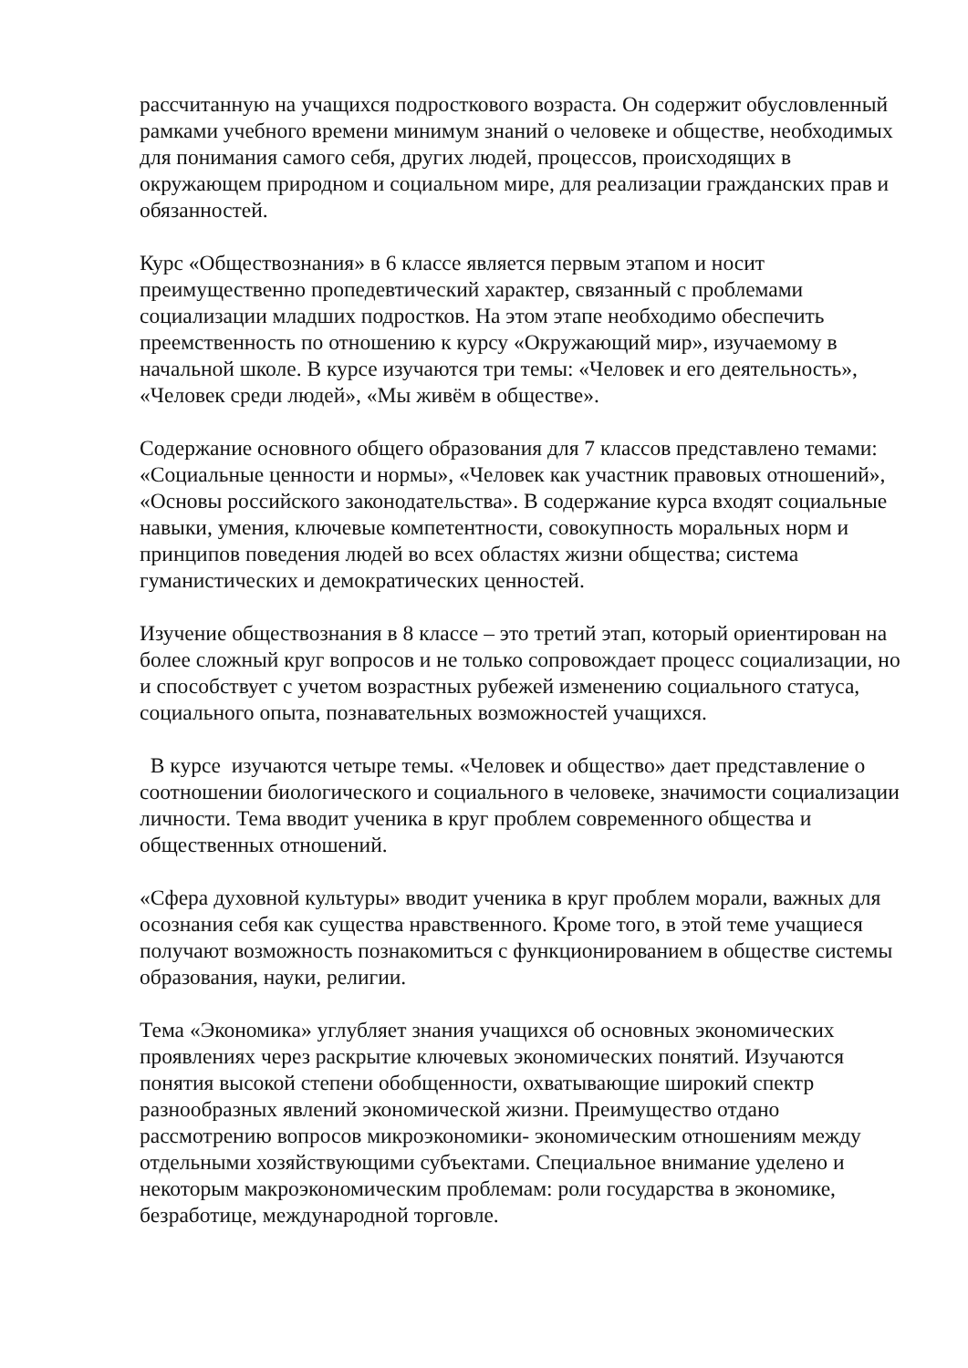рассчитанную на учащихся подросткового возраста. Он содержит обусловленный рамками учебного времени минимум знаний о человеке и обществе, необходимых для понимания самого себя, других людей, процессов, происходящих в окружающем природном и социальном мире, для реализации гражданских прав и обязанностей.
Курс «Обществознания» в 6 классе является первым этапом и носит преимущественно пропедевтический характер, связанный с проблемами социализации младших подростков. На этом этапе необходимо обеспечить преемственность по отношению к курсу «Окружающий мир», изучаемому в начальной школе. В курсе изучаются три темы: «Человек и его деятельность», «Человек среди людей», «Мы живём в обществе».
Содержание основного общего образования для 7 классов представлено темами: «Социальные ценности и нормы», «Человек как участник правовых отношений», «Основы российского законодательства». В содержание курса входят социальные навыки, умения, ключевые компетентности, совокупность моральных норм и принципов поведения людей во всех областях жизни общества; система гуманистических и демократических ценностей.
Изучение обществознания в 8 классе – это третий этап, который ориентирован на более сложный круг вопросов и не только сопровождает процесс социализации, но и способствует с учетом возрастных рубежей изменению социального статуса, социального опыта, познавательных возможностей учащихся.
В курсе изучаются четыре темы. «Человек и общество» дает представление о соотношении биологического и социального в человеке, значимости социализации личности. Тема вводит ученика в круг проблем современного общества и общественных отношений.
«Сфера духовной культуры» вводит ученика в круг проблем морали, важных для осознания себя как существа нравственного. Кроме того, в этой теме учащиеся получают возможность познакомиться с функционированием в обществе системы образования, науки, религии.
Тема «Экономика» углубляет знания учащихся об основных экономических проявлениях через раскрытие ключевых экономических понятий. Изучаются понятия высокой степени обобщенности, охватывающие широкий спектр разнообразных явлений экономической жизни. Преимущество отдано рассмотрению вопросов микроэкономики- экономическим отношениям между отдельными хозяйствующими субъектами. Специальное внимание уделено и некоторым макроэкономическим проблемам: роли государства в экономике, безработице, международной торговле.